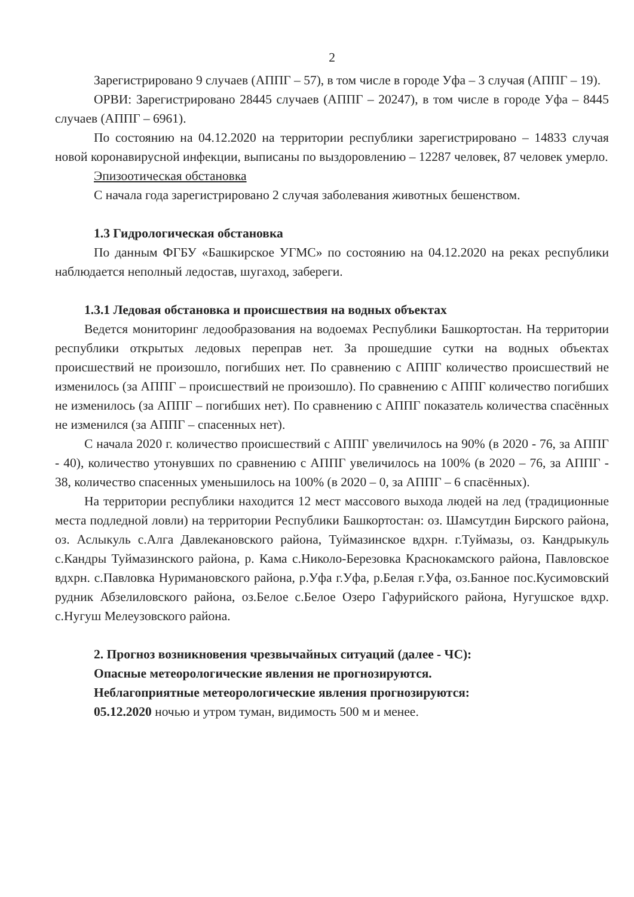2
Зарегистрировано 9 случаев (АППГ – 57), в том числе в городе Уфа – 3 случая (АППГ – 19).
ОРВИ: Зарегистрировано 28445 случаев (АППГ – 20247), в том числе в городе Уфа – 8445 случаев (АППГ – 6961).
По состоянию на 04.12.2020 на территории республики зарегистрировано – 14833 случая новой коронавирусной инфекции, выписаны по выздоровлению – 12287 человек, 87 человек умерло.
Эпизоотическая обстановка
С начала года зарегистрировано 2 случая заболевания животных бешенством.
1.3 Гидрологическая обстановка
По данным ФГБУ «Башкирское УГМС» по состоянию на 04.12.2020 на реках республики наблюдается неполный ледостав, шугаход, забереги.
1.3.1 Ледовая обстановка и происшествия на водных объектах
Ведется мониторинг ледообразования на водоемах Республики Башкортостан. На территории республики открытых ледовых переправ нет. За прошедшие сутки на водных объектах происшествий не произошло, погибших нет. По сравнению с АППГ количество происшествий не изменилось (за АППГ – происшествий не произошло). По сравнению с АППГ количество погибших не изменилось (за АППГ – погибших нет). По сравнению с АППГ показатель количества спасённых не изменился (за АППГ – спасенных нет).
С начала 2020 г. количество происшествий с АППГ увеличилось на 90% (в 2020 - 76, за АППГ - 40), количество утонувших по сравнению с АППГ увеличилось на 100% (в 2020 – 76, за АППГ - 38, количество спасенных уменьшилось на 100% (в 2020 – 0, за АППГ – 6 спасённых).
На территории республики находится 12 мест массового выхода людей на лед (традиционные места подледной ловли) на территории Республики Башкортостан: оз. Шамсутдин Бирского района, оз. Аслыкуль с.Алга Давлекановского района, Туймазинское вдхрн. г.Туймазы, оз. Кандрыкуль с.Кандры Туймазинского района, р. Кама с.Николо-Березовка Краснокамского района, Павловское вдхрн. с.Павловка Нуримановского района, р.Уфа г.Уфа, р.Белая г.Уфа, оз.Банное пос.Кусимовский рудник Абзелиловского района, оз.Белое с.Белое Озеро Гафурийского района, Нугушское вдхр. с.Нугуш Мелеузовского района.
2. Прогноз возникновения чрезвычайных ситуаций (далее - ЧС):
Опасные метеорологические явления не прогнозируются.
Неблагоприятные метеорологические явления прогнозируются:
05.12.2020 ночью и утром туман, видимость 500 м и менее.